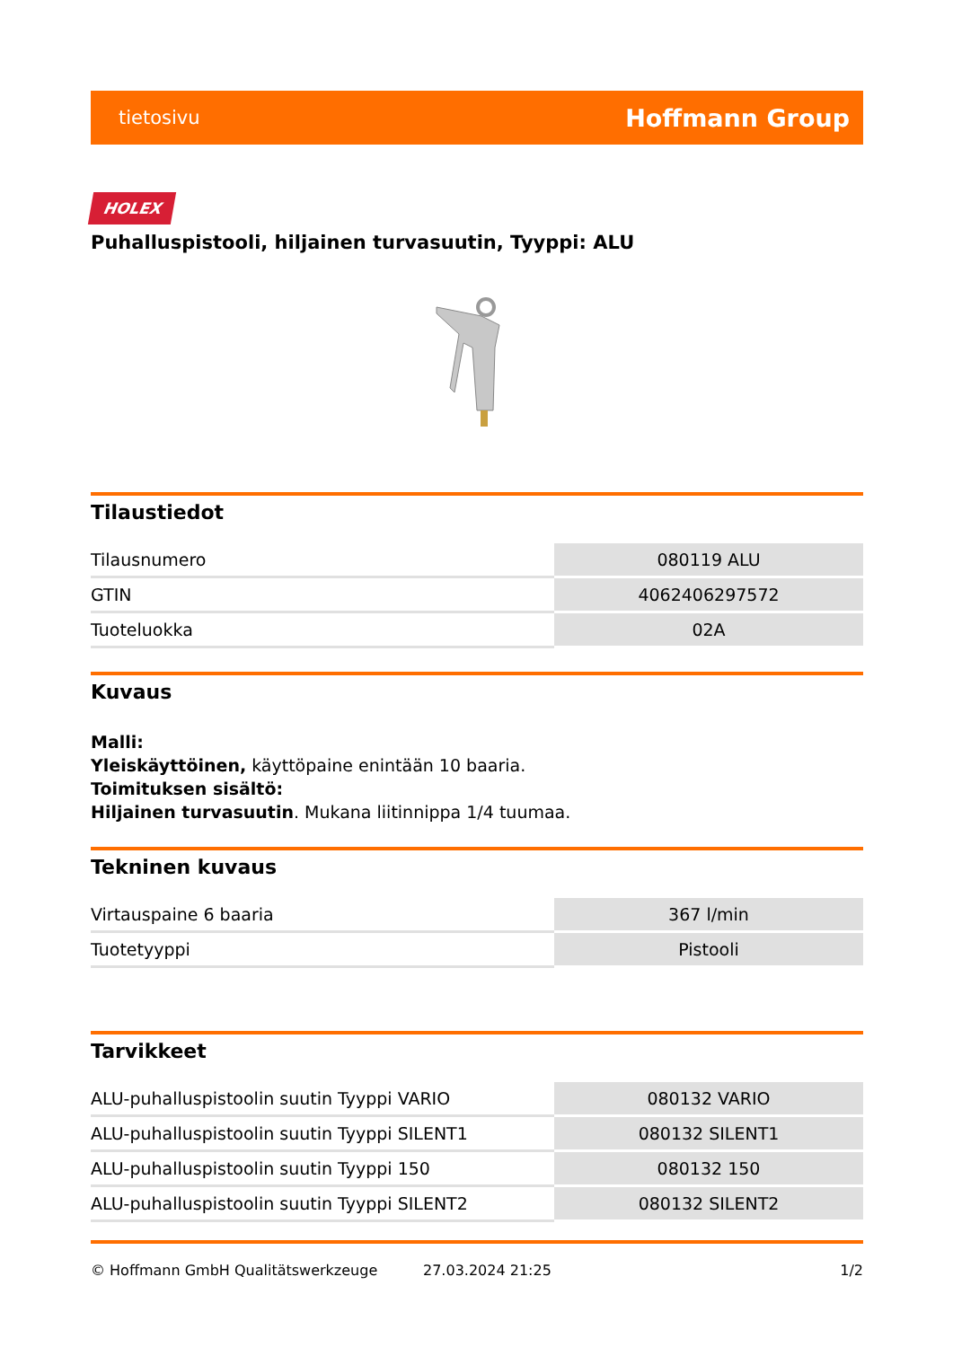tietosivu Hoffmann Group
HOLEX
Puhalluspistooli, hiljainen turvasuutin, Tyyppi: ALU
Tilaustiedot
| Tilausnumero | 080119 ALU |
| GTIN | 4062406297572 |
| Tuoteluokka | 02A |
Kuvaus
Malli:
Yleiskäyttöinen, käyttöpaine enintään 10 baaria.
Toimituksen sisältö:
Hiljainen turvasuutin. Mukana liitinnippa 1/4 tuumaa.
Tekninen kuvaus
| Virtauspaine 6 baaria | 367 l/min |
| Tuotetyyppi | Pistooli |
Tarvikkeet
| ALU-puhalluspistoolin suutin Tyyppi VARIO | 080132 VARIO |
| ALU-puhalluspistoolin suutin Tyyppi SILENT1 | 080132 SILENT1 |
| ALU-puhalluspistoolin suutin Tyyppi 150 | 080132 150 |
| ALU-puhalluspistoolin suutin Tyyppi SILENT2 | 080132 SILENT2 |
© Hoffmann GmbH Qualitätswerkzeuge 27.03.2024 21:25 1/2